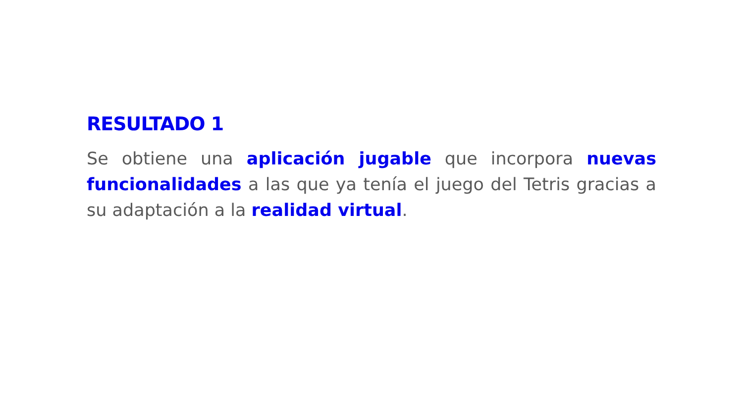RESULTADO 1
Se obtiene una aplicación jugable que incorpora nuevas funcionalidades a las que ya tenía el juego del Tetris gracias a su adaptación a la realidad virtual.